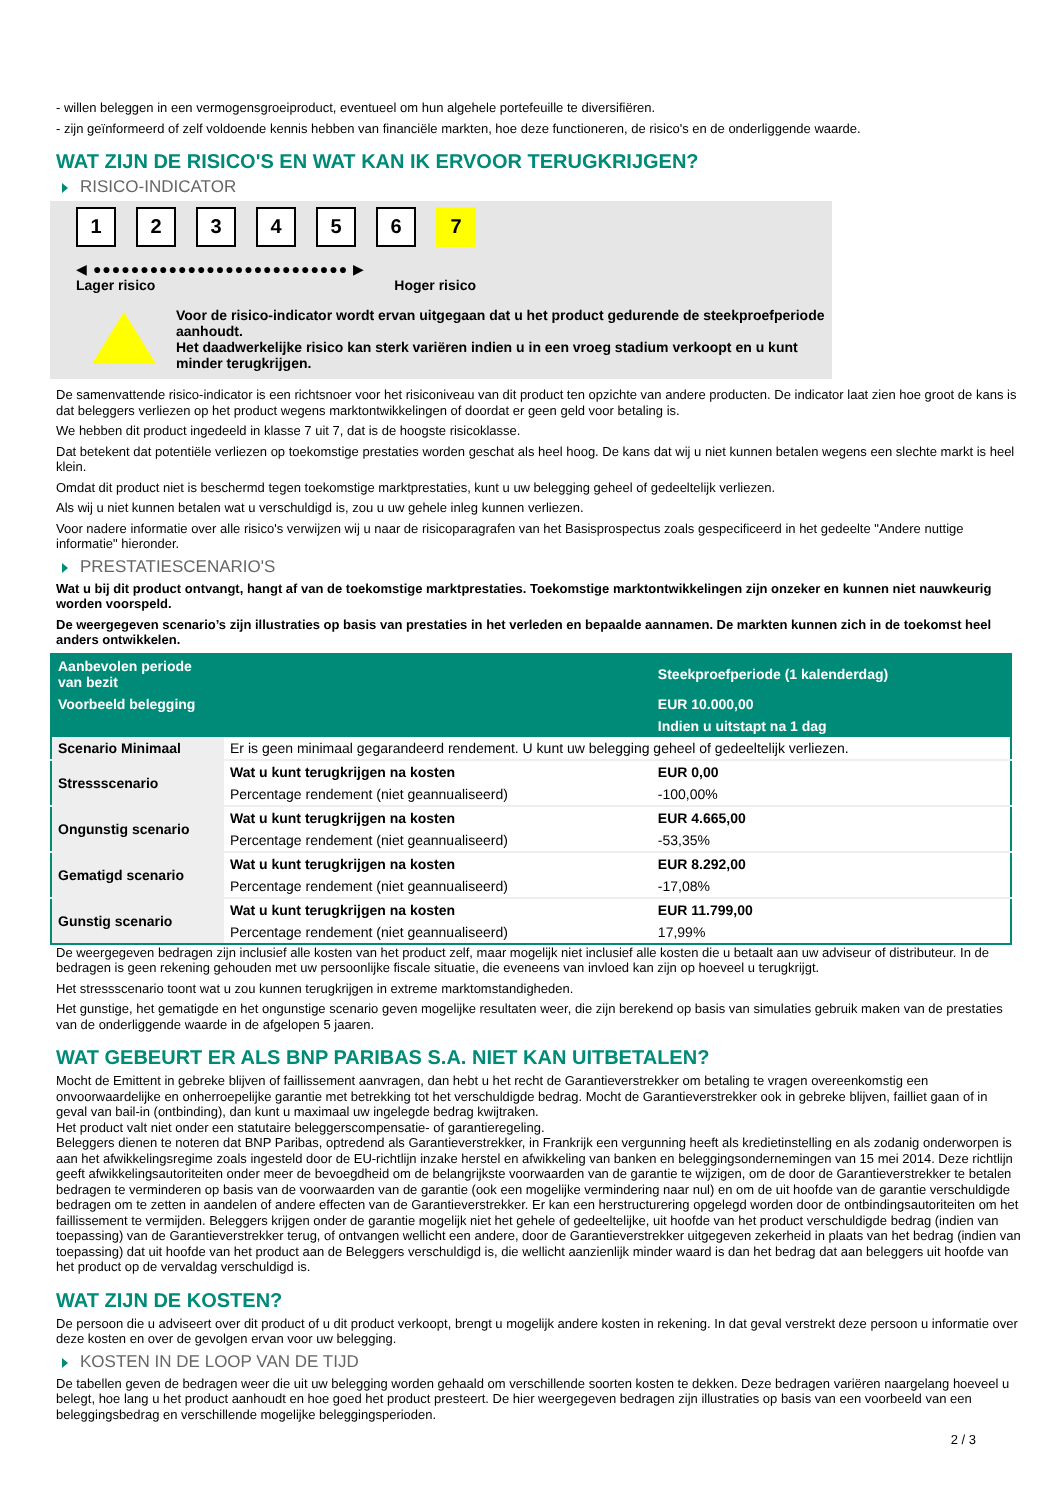- willen beleggen in een vermogensgroeiproduct, eventueel om hun algehele portefeuille te diversifiëren.
- zijn geïnformeerd of zelf voldoende kennis hebben van financiële markten, hoe deze functioneren, de risico's en de onderliggende waarde.
WAT ZIJN DE RISICO'S EN WAT KAN IK ERVOOR TERUGKRIJGEN?
RISICO-INDICATOR
123456 7
◀ ●●●●●●●●●●●●●●●●●●●●●●●●●●● ▶
Lager risico Hoger risico
Voor de risico-indicator wordt ervan uitgegaan dat u het product gedurende de steekproefperiode aanhoudt.
Het daadwerkelijke risico kan sterk variëren indien u in een vroeg stadium verkoopt en u kunt minder terugkrijgen.
De samenvattende risico-indicator is een richtsnoer voor het risiconiveau van dit product ten opzichte van andere producten. De indicator laat zien hoe groot de kans is dat beleggers verliezen op het product wegens marktontwikkelingen of doordat er geen geld voor betaling is.
We hebben dit product ingedeeld in klasse 7 uit 7, dat is de hoogste risicoklasse.
Dat betekent dat potentiële verliezen op toekomstige prestaties worden geschat als heel hoog. De kans dat wij u niet kunnen betalen wegens een slechte markt is heel klein.
Omdat dit product niet is beschermd tegen toekomstige marktprestaties, kunt u uw belegging geheel of gedeeltelijk verliezen.
Als wij u niet kunnen betalen wat u verschuldigd is, zou u uw gehele inleg kunnen verliezen.
Voor nadere informatie over alle risico's verwijzen wij u naar de risicoparagrafen van het Basisprospectus zoals gespecificeerd in het gedeelte "Andere nuttige informatie" hieronder.
PRESTATIESCENARIO'S
Wat u bij dit product ontvangt, hangt af van de toekomstige marktprestaties. Toekomstige marktontwikkelingen zijn onzeker en kunnen niet nauwkeurig worden voorspeld.
De weergegeven scenario’s zijn illustraties op basis van prestaties in het verleden en bepaalde aannamen. De markten kunnen zich in de toekomst heel anders ontwikkelen.
| Aanbevolen periode van bezit | | Steekproefperiode (1 kalenderdag) |
| --- | --- | --- |
| Voorbeeld belegging | | EUR 10.000,00 |
| | | Indien u uitstapt na 1 dag |
| Scenario Minimaal | Er is geen minimaal gegarandeerd rendement. U kunt uw belegging geheel of gedeeltelijk verliezen. | |
| Stressscenario | Wat u kunt terugkrijgen na kosten | EUR 0,00 |
| | Percentage rendement (niet geannualiseerd) | -100,00% |
| Ongunstig scenario | Wat u kunt terugkrijgen na kosten | EUR 4.665,00 |
| | Percentage rendement (niet geannualiseerd) | -53,35% |
| Gematigd scenario | Wat u kunt terugkrijgen na kosten | EUR 8.292,00 |
| | Percentage rendement (niet geannualiseerd) | -17,08% |
| Gunstig scenario | Wat u kunt terugkrijgen na kosten | EUR 11.799,00 |
| | Percentage rendement (niet geannualiseerd) | 17,99% |
De weergegeven bedragen zijn inclusief alle kosten van het product zelf, maar mogelijk niet inclusief alle kosten die u betaalt aan uw adviseur of distributeur. In de bedragen is geen rekening gehouden met uw persoonlijke fiscale situatie, die eveneens van invloed kan zijn op hoeveel u terugkrijgt.
Het stressscenario toont wat u zou kunnen terugkrijgen in extreme marktomstandigheden.
Het gunstige, het gematigde en het ongunstige scenario geven mogelijke resultaten weer, die zijn berekend op basis van simulaties gebruik maken van de prestaties van de onderliggende waarde in de afgelopen 5 jaaren.
WAT GEBEURT ER ALS BNP PARIBAS S.A. NIET KAN UITBETALEN?
Mocht de Emittent in gebreke blijven of faillissement aanvragen, dan hebt u het recht de Garantieverstrekker om betaling te vragen overeenkomstig een onvoorwaardelijke en onherroepelijke garantie met betrekking tot het verschuldigde bedrag. Mocht de Garantieverstrekker ook in gebreke blijven, failliet gaan of in geval van bail-in (ontbinding), dan kunt u maximaal uw ingelegde bedrag kwijtraken.
Het product valt niet onder een statutaire beleggerscompensatie- of garantieregeling.
Beleggers dienen te noteren dat BNP Paribas, optredend als Garantieverstrekker, in Frankrijk een vergunning heeft als kredietinstelling en als zodanig onderworpen is aan het afwikkelingsregime zoals ingesteld door de EU-richtlijn inzake herstel en afwikkeling van banken en beleggingsondernemingen van 15 mei 2014. Deze richtlijn geeft afwikkelingsautoriteiten onder meer de bevoegdheid om de belangrijkste voorwaarden van de garantie te wijzigen, om de door de Garantieverstrekker te betalen bedragen te verminderen op basis van de voorwaarden van de garantie (ook een mogelijke vermindering naar nul) en om de uit hoofde van de garantie verschuldigde bedragen om te zetten in aandelen of andere effecten van de Garantieverstrekker. Er kan een herstructurering opgelegd worden door de ontbindingsautoriteiten om het faillissement te vermijden. Beleggers krijgen onder de garantie mogelijk niet het gehele of gedeeltelijke, uit hoofde van het product verschuldigde bedrag (indien van toepassing) van de Garantieverstrekker terug, of ontvangen wellicht een andere, door de Garantieverstrekker uitgegeven zekerheid in plaats van het bedrag (indien van toepassing) dat uit hoofde van het product aan de Beleggers verschuldigd is, die wellicht aanzienlijk minder waard is dan het bedrag dat aan beleggers uit hoofde van het product op de vervaldag verschuldigd is.
WAT ZIJN DE KOSTEN?
De persoon die u adviseert over dit product of u dit product verkoopt, brengt u mogelijk andere kosten in rekening. In dat geval verstrekt deze persoon u informatie over deze kosten en over de gevolgen ervan voor uw belegging.
KOSTEN IN DE LOOP VAN DE TIJD
De tabellen geven de bedragen weer die uit uw belegging worden gehaald om verschillende soorten kosten te dekken. Deze bedragen variëren naargelang hoeveel u belegt, hoe lang u het product aanhoudt en hoe goed het product presteert. De hier weergegeven bedragen zijn illustraties op basis van een voorbeeld van een beleggingsbedrag en verschillende mogelijke beleggingsperioden.
2 / 3